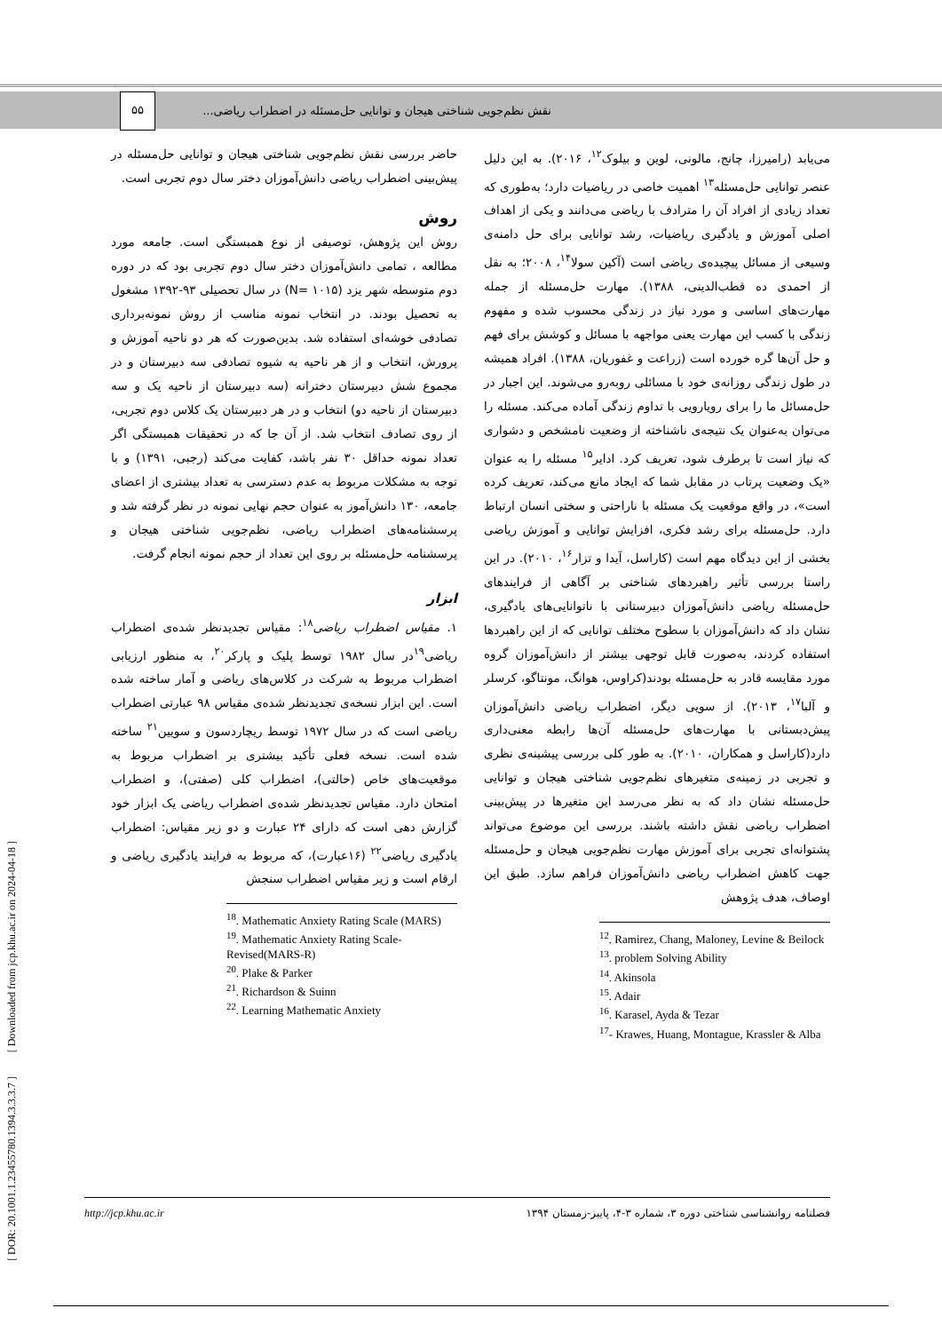نقش نظم‌جویی شناختی هیجان و توانایی حل‌مسئله در اضطراب ریاضی... ۵۵
می‌یابد (رامیرزا، چانج، مالونی، لوین و بیلوک<sup>۱۲</sup>، ۲۰۱۶). به این دلیل عنصر توانایی حل‌مسئله<sup>۱۳</sup> اهمیت خاصی در ریاضیات دارد؛ به‌طوری که تعداد زیادی از افراد آن را مترادف با ریاضی می‌دانند و یکی از اهداف اصلی آموزش و یادگیری ریاضیات، رشد توانایی برای حل دامنه‌ی وسیعی از مسائل پیچیده‌ی ریاضی است (آکین سولا<sup>۱۴</sup>، ۲۰۰۸؛ به نقل از احمدی ده قطب‌الدینی، ۱۳۸۸). مهارت حل‌مسئله از جمله مهارت‌های اساسی و مورد نیاز در زندگی محسوب شده و مفهوم زندگی با کسب این مهارت یعنی مواجهه با مسائل و کوشش برای فهم و حل آن‌ها گره خورده است (زراعت و غفوریان، ۱۳۸۸). افراد همیشه در طول زندگی روزانه‌ی خود با مسائلی روبه‌رو می‌شوند. این اجبار در حل‌مسائل ما را برای رویارویی با تداوم زندگی آماده می‌کند. مسئله را می‌توان به‌عنوان یک نتیجه‌ی ناشناخته از وضعیت نامشخص و دشواری که نیاز است تا برطرف شود، تعریف کرد. ادایر<sup>۱۵</sup> مسئله را به عنوان «یک وضعیت پرتاب در مقابل شما که ایجاد مانع می‌کند، تعریف کرده است»، در واقع موقعیت یک مسئله با ناراحتی و سختی انسان ارتباط دارد. حل‌مسئله برای رشد فکری، افزایش توانایی و آموزش ریاضی بخشی از این دیدگاه مهم است (کاراسل، آیدا و تزار<sup>۱۶</sup>، ۲۰۱۰). در این راستا بررسی تأثیر راهبردهای شناختی بر آگاهی از فرایندهای حل‌مسئله ریاضی دانش‌آموزان دبیرستانی با ناتوانایی‌های یادگیری، نشان داد که دانش‌آموزان با سطوح مختلف توانایی که از این راهبردها استفاده کردند، به‌صورت قابل توجهی بیشتر از دانش‌آموزان گروه مورد مقایسه قادر به حل‌مسئله بودند(کراوس، هوانگ، مونتاگو، کرسلر و آلبا<sup>۱۷</sup>، ۲۰۱۳). از سویی دیگر، اضطراب ریاضی دانش‌آموزان پیش‌دبستانی با مهارت‌های حل‌مسئله آن‌ها رابطه معنی‌داری دارد(کاراسل و همکاران، ۲۰۱۰). به طور کلی بررسی پیشینه‌ی نظری و تجربی در زمینه‌ی متغیرهای نظم‌جویی شناختی هیجان و توانایی حل‌مسئله نشان داد که به نظر می‌رسد این متغیرها در پیش‌بینی اضطراب ریاضی نقش داشته باشند. بررسی این موضوع می‌تواند پشتوانه‌ای تجربی برای آموزش مهارت نظم‌جویی هیجان و حل‌مسئله جهت کاهش اضطراب ریاضی دانش‌آموزان فراهم سازد. طبق این اوصاف، هدف پژوهش
<sup>12</sup>. Ramirez, Chang, Maloney, Levine & Beilock
<sup>13</sup>. problem Solving Ability
<sup>14</sup>. Akinsola
<sup>15</sup>. Adair
<sup>16</sup>. Karasel, Ayda & Tezar
<sup>17</sup>- Krawes, Huang, Montague, Krassler & Alba
حاضر بررسی نقش نظم‌جویی شناختی هیجان و توانایی حل‌مسئله در پیش‌بینی اضطراب ریاضی دانش‌آموزان دختر سال دوم تجربی است.
روش
روش این پژوهش، توصیفی از نوع همبستگی است. جامعه مورد مطالعه ، تمامی دانش‌آموزان دختر سال دوم تجربی بود که در دوره دوم متوسطه شهر یزد (N= ۱۰۱۵) در سال تحصیلی ۹۳-۱۳۹۲ مشغول به تحصیل بودند. در انتخاب نمونه مناسب از روش نمونه‌برداری تصادفی خوشه‌ای استفاده شد. بدین‌صورت که هر دو ناحیه آموزش و پرورش، انتخاب و از هر ناحیه به شیوه تصادفی سه دبیرستان و در مجموع شش دبیرستان دخترانه (سه دبیرستان از ناحیه یک و سه دبیرستان از ناحیه دو) انتخاب و در هر دبیرستان یک کلاس دوم تجربی، از روی تصادف انتخاب شد. از آن جا که در تحقیقات همبستگی اگر تعداد نمونه حداقل ۳۰ نفر باشد، کفایت می‌کند (رجبی، ۱۳۹۱) و با توجه به مشکلات مربوط به عدم دسترسی به تعداد بیشتری از اعضای جامعه، ۱۳۰ دانش‌آموز به عنوان حجم نهایی نمونه در نظر گرفته شد و پرسشنامه‌های اضطراب ریاضی، نظم‌جویی شناختی هیجان و پرسشنامه حل‌مسئله بر روی این تعداد از حجم نمونه انجام گرفت.
ابزار
۱. مقیاس اضطراب ریاضی<sup>۱۸</sup>: مقیاس تجدیدنظر شده‌ی اضطراب ریاضی<sup>۱۹</sup>در سال ۱۹۸۲ توسط پلیک و پارکر<sup>۲۰</sup>، به منظور ارزیابی اضطراب مربوط به شرکت در کلاس‌های ریاضی و آمار ساخته شده است. این ابزار نسخه‌ی تجدیدنظر شده‌ی مقیاس ۹۸ عبارتی اضطراب ریاضی است که در سال ۱۹۷۲ توسط ریچاردسون و سویین<sup>۲۱</sup> ساخته شده است. نسخه فعلی تأکید بیشتری بر اضطراب مربوط به موقعیت‌های خاص (حالتی)، اضطراب کلی (صفتی)، و اضطراب امتحان دارد. مقیاس تجدیدنظر شده‌ی اضطراب ریاضی یک ابزار خود گزارش دهی است که دارای ۲۴ عبارت و دو زیر مقیاس: اضطراب یادگیری ریاضی<sup>۲۲</sup> (۱۶عبارت)، که مربوط به فرایند یادگیری ریاضی و ارقام است و زیر مقیاس اضطراب سنجش
<sup>18</sup>. Mathematic Anxiety Rating Scale (MARS)
<sup>19</sup>. Mathematic Anxiety Rating Scale-Revised(MARS-R)
<sup>20</sup>. Plake & Parker
<sup>21</sup>. Richardson & Suinn
<sup>22</sup>. Learning Mathematic Anxiety
[ DOR: 20.1001.1.23455780.1394.3.3.3.7 ] [ Downloaded from jcp.khu.ac.ir on 2024-04-18 ]
http://jcp.khu.ac.ir فصلنامه روانشناسی شناختی دوره ۳، شماره ۳-۴، پاییز-زمستان ۱۳۹۴